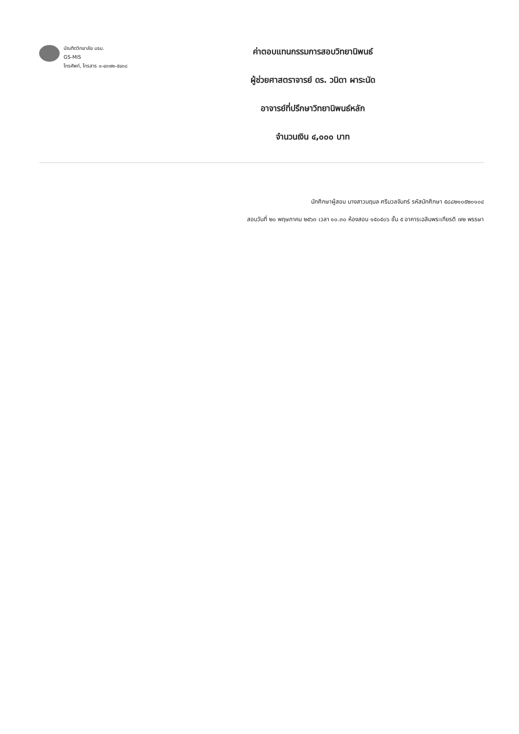บัณฑิตวิทยาลัย มรม.
GS-MIS
โทรศัพท์, โทรสาร ๐-๔๓๗๒-๕๔๓๘
ค่าตอบแทนกรรมการสอบวิทยานิพนธ์
ผู้ช่วยศาสตราจารย์ ดร. วนิดา ผาระนัด
อาจารย์ที่ปรึกษาวิทยานิพนธ์หลัก
จำนวนเงิน ๔,๐๐๐ บาท
นักศึกษาผู้สอบ นางสาวนฤมล ศรีนวลจันทร์ รหัสนักศึกษา ๕๘๘๒๑๐๕๒๐๑๐๔
สอบวันที่ ๒๐ พฤษภาคม ๒๕๖๓ เวลา ๑๐.๓๐ ห้องสอบ ๑๕๐๕๐๖ ชั้น ๕ อาคารเฉลิมพระเกียรติ ๗๒ พรรษา